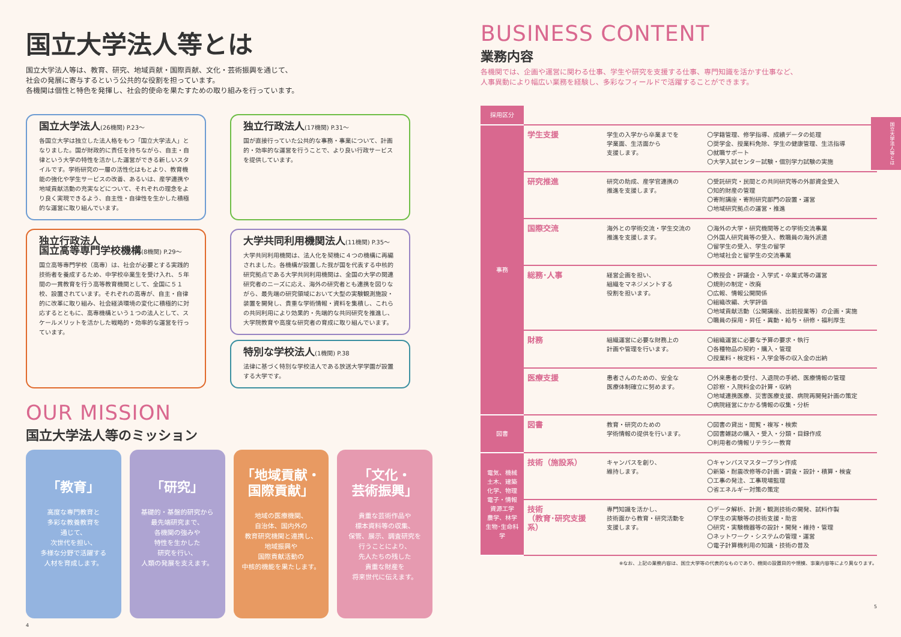国立大学法人等とは
国立大学法人等は、教育、研究、地域貢献・国際貢献、文化・芸術振興を通じて、
社会の発展に寄与するという公共的な役割を担っています。
各機関は個性と特色を発揮し、社会的使命を果たすための取り組みを行っています。
国立大学法人(26機関) P.23～
各国立大学は独立した法人格をもつ「国立大学法人」となりました。国が財政的に責任を持ちながら、自主・自律という大学の特性を活かした運営ができる新しいスタイルです。学術研究の一層の活性化はもとより、教育機能の強化や学生サービスの改善、あるいは、産学連携や地域貢献活動の充実などについて、それぞれの理念をより良く実現できるよう、自主性・自律性を生かした積極的な運営に取り組んでいます。
独立行政法人(17機関) P.31～
国が直接行っていた公共的な事務・事業について、計画的・効率的な運営を行うことで、より良い行政サービスを提供しています。
独立行政法人
国立高等専門学校機構(8機関) P.29～
国立高等専門学校（高専）は、社会が必要とする実践的技術者を養成するため、中学校卒業生を受け入れ、５年間の一貫教育を行う高等教育機関として、全国に５１校、設置されています。それぞれの高専が、自主・自律的に改革に取り組み、社会経済環境の変化に積極的に対応するとともに、高専機構という１つの法人として、スケールメリットを活かした戦略的・効率的な運営を行っています。
大学共同利用機関法人(11機関) P.35～
大学共同利用機関は、法人化を契機に４つの機構に再編されました。各機構が設置した我が国を代表する中核的研究拠点である大学共同利用機関は、全国の大学の関連研究者のニーズに応え、海外の研究者とも連携を図りながら、最先端の研究領域において大型の実験観測施設・装置を開発し、貴重な学術情報・資料を集積し、これらの共同利用により効果的・先端的な共同研究を推進し、大学院教育や高度な研究者の育成に取り組んでいます。
特別な学校法人(1機関) P.38
法律に基づく特別な学校法人である放送大学学園が設置する大学です。
OUR MISSION
国立大学法人等のミッション
「教育」
高度な専門教育と
多彩な教養教育を
通じて、
次世代を担い、
多様な分野で活躍する
人材を育成します。
「研究」
基礎的・基盤的研究から
最先端研究まで、
各機関の強みや
特性を生かした
研究を行い、
人類の発展を支えます。
「地域貢献・
国際貢献」
地域の医療機関、
自治体、国内外の
教育研究機関と連携し、
地域振興や
国際貢献活動の
中核的機能を果たします。
「文化・
芸術振興」
貴重な芸術作品や
標本資料等の収集、
保管、展示、調査研究を
行うことにより、
先人たちの残した
貴重な財産を
将来世代に伝えます。
4
BUSINESS CONTENT
業務内容
各機関では、企画や運営に関わる仕事、学生や研究を支援する仕事、専門知識を活かす仕事など、
人事異動により幅広い業務を経験し、多彩なフィールドで活躍することができます。
| 採用区分 | | | |
| 事務 | 学生支援 | 学生の入学から卒業までを 学業面、生活面から 支援します。 | 〇学籍管理、修学指導、成績データの処理 〇奨学金、授業料免除、学生の健康管理、生活指導 〇就職サポート 〇大学入試センター試験・個別学力試験の実施 |
| | 研究推進 | 研究の助成、産学官連携の 推進を支援します。 | 〇受託研究・民間との共同研究等の外部資金受入 〇知的財産の管理 〇寄附講座・寄附研究部門の設置・運営 〇地域研究拠点の運営・推進 |
| | 国際交流 | 海外との学術交流・学生交流の 推進を支援します。 | 〇海外の大学・研究機関等との学術交流事業 〇外国人研究員等の受入、教職員の海外派遣 〇留学生の受入、学生の留学 〇地域社会と留学生の交流事業 |
| | 総務･人事 | 経営企画を担い、 組織をマネジメントする 役割を担います。 | 〇教授会・評議会・入学式・卒業式等の運営 〇規則の制定・改廃 〇広報、情報公開関係 〇組織改編、大学評価 〇地域貢献活動（公開講座、出前授業等）の企画・実施 〇職員の採用・昇任・異動・給与・研修・福利厚生 |
| | 財務 | 組織運営に必要な財務上の 計画や管理を行います。 | 〇組織運営に必要な予算の要求・執行 〇各種物品の契約・購入・管理 〇授業料・検定料・入学金等の収入金の出納 |
| | 医療支援 | 患者さんのための、安全な 医療体制確立に努めます。 | 〇外来患者の受付、入退院の手続、医療情報の管理 〇診察・入院料金の計算・収納 〇地域連携医療、災害医療支援、病院再開発計画の策定 〇病院経営にかかる情報の収集・分析 |
| 図書 | 図書 | 教育・研究のための 学術情報の提供を行います。 | 〇図書の貸出・閲覧・複写・検索 〇図書雑誌の購入・受入・分類・目録作成 〇利用者の情報リテラシー教育 |
| 電気、機械 土木、建築 化学、物理 電子・情報 資源工学 農学、林学 生物･生命科学 | 技術（施設系） | キャンパスを創り、 維持します。 | 〇キャンパスマスタープラン作成 〇新築・耐震改修等の計画・調査・設計・積算・検査 〇工事の発注、工事現場監理 〇省エネルギー対策の策定 |
| | 技術 （教育･研究支援系） | 専門知識を活かし、 技術面から教育・研究活動を 支援します。 | 〇データ解析、計測・観測技術の開発、試料作製 〇学生の実験等の技術支援・助言 〇研究・実験機器等の設計・開発・維持・管理 〇ネットワーク・システムの管理・運営 〇電子計算機利用の知識・技術の普及 |
※なお、上記の業務内容は、国立大学等の代表的なものであり、機関の設置目的や規模、事業内容等により異なります。
国立大学法人等とは
5